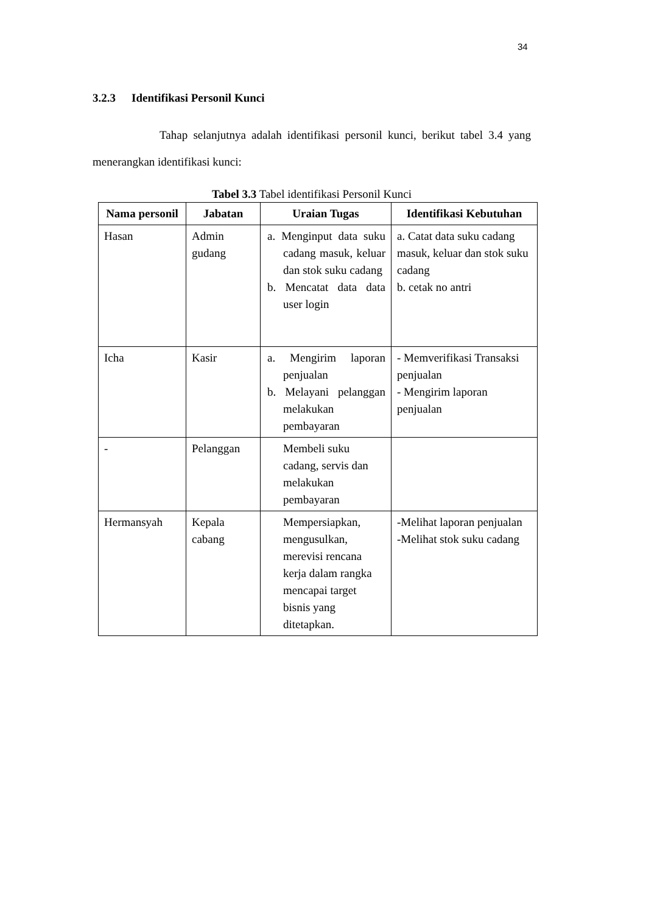34
3.2.3 Identifikasi Personil Kunci
Tahap selanjutnya adalah identifikasi personil kunci, berikut tabel 3.4 yang menerangkan identifikasi kunci:
Tabel 3.3 Tabel identifikasi Personil Kunci
| Nama personil | Jabatan | Uraian Tugas | Identifikasi Kebutuhan |
| --- | --- | --- | --- |
| Hasan | Admin gudang | a. Menginput data suku cadang masuk, keluar dan stok suku cadang b. Mencatat data data user login | a. Catat data suku cadang masuk, keluar dan stok suku cadang b. cetak no antri |
| Icha | Kasir | a. Mengirim laporan penjualan b. Melayani pelanggan melakukan pembayaran | - Memverifikasi Transaksi penjualan - Mengirim laporan penjualan |
| - | Pelanggan | Membeli suku cadang, servis dan melakukan pembayaran | |
| Hermansyah | Kepala cabang | Mempersiapkan, mengusulkan, merevisi rencana kerja dalam rangka mencapai target bisnis yang ditetapkan. | -Melihat laporan penjualan -Melihat stok suku cadang |